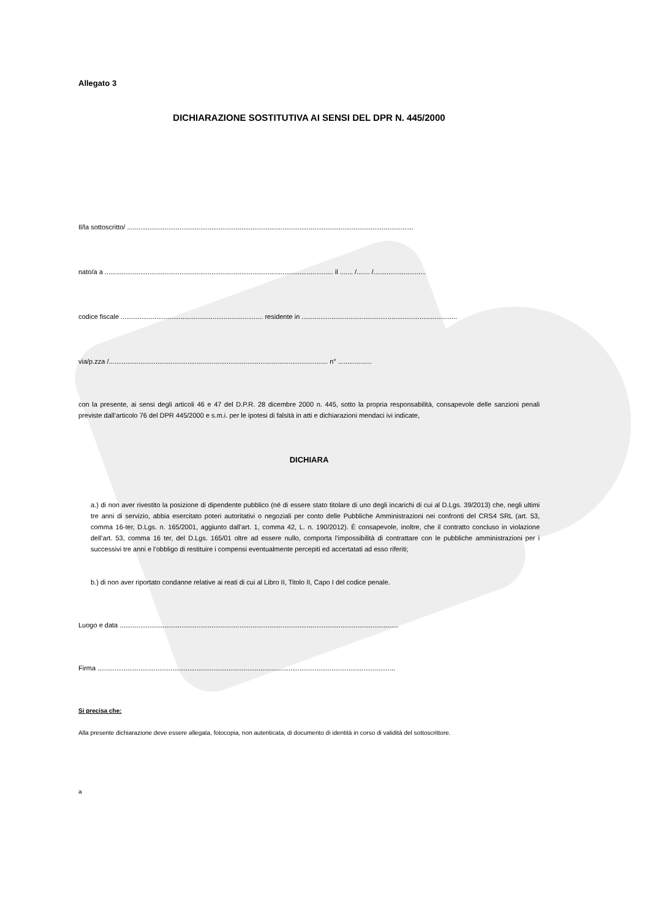Allegato 3
DICHIARAZIONE SOSTITUTIVA AI SENSI DEL DPR N. 445/2000
Il/la sottoscritto/ .........................................................................................................................................................
nato/a a .......................................................................................................................... il ....... /....... /............................
codice fiscale ............................................................................ residente in ...................................................................................
via/p.zza /..................................................................................................................... n° ..................
con la presente, ai sensi degli articoli 46 e 47 del D.P.R. 28 dicembre 2000 n. 445, sotto la propria responsabilità, consapevole delle sanzioni penali previste dall’articolo 76 del DPR 445/2000 e s.m.i. per le ipotesi di falsità in atti e dichiarazioni mendaci ivi indicate,
DICHIARA
a.) di non aver rivestito la posizione di dipendente pubblico (né di essere stato titolare di uno degli incarichi di cui al D.Lgs. 39/2013) che, negli ultimi tre anni di servizio, abbia esercitato poteri autoritativi o negoziali per conto delle Pubbliche Amministrazioni nei confronti del CRS4 SRL (art. 53, comma 16-ter, D.Lgs. n. 165/2001, aggiunto dall’art. 1, comma 42, L. n. 190/2012). È consapevole, inoltre, che il contratto concluso in violazione dell’art. 53, comma 16 ter, del D.Lgs. 165/01 oltre ad essere nullo, comporta l’impossibilità di contrattare con le pubbliche amministrazioni per i successivi tre anni e l’obbligo di restituire i compensi eventualmente percepiti ed accertatati ad esso riferiti;
b.) di non aver riportato condanne relative ai reati di cui al Libro II, Titolo II, Capo I del codice penale.
Luogo e data .....................................................................................................................................................
Firma ...............................................................................................................................................................
Si precisa che:
Alla presente dichiarazione deve essere allegata, fotocopia, non autenticata, di documento di identità in corso di validità del sottoscrittore.
a